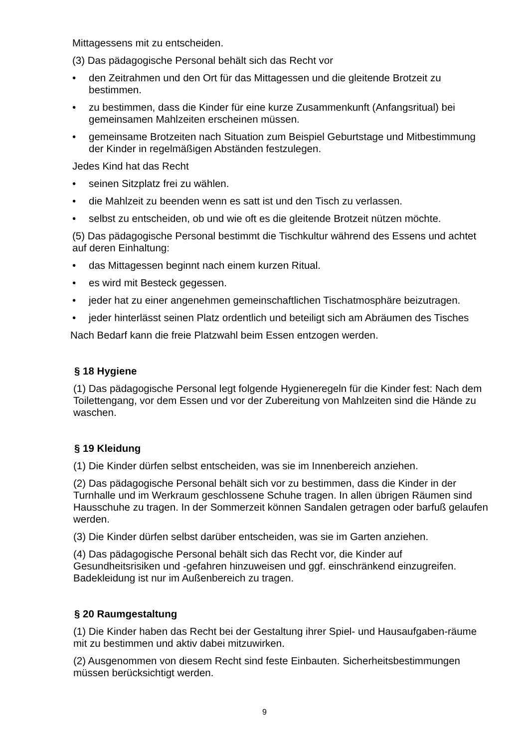Mittagessens mit zu entscheiden.
(3) Das pädagogische Personal behält sich das Recht vor
• den Zeitrahmen und den Ort für das Mittagessen und die gleitende Brotzeit zu bestimmen.
• zu bestimmen, dass die Kinder für eine kurze Zusammenkunft (Anfangsritual) bei gemeinsamen Mahlzeiten erscheinen müssen.
• gemeinsame Brotzeiten nach Situation zum Beispiel Geburtstage und Mitbestimmung der Kinder in regelmäßigen Abständen festzulegen.
Jedes Kind hat das Recht
• seinen Sitzplatz frei zu wählen.
• die Mahlzeit zu beenden wenn es satt ist und den Tisch zu verlassen.
• selbst zu entscheiden, ob und wie oft es die gleitende Brotzeit nützen möchte.
(5) Das pädagogische Personal bestimmt die Tischkultur während des Essens und achtet auf deren Einhaltung:
• das Mittagessen beginnt nach einem kurzen Ritual.
• es wird mit Besteck gegessen.
• jeder hat zu einer angenehmen gemeinschaftlichen Tischatmosphäre beizutragen.
• jeder hinterlässt seinen Platz ordentlich und beteiligt sich am Abräumen des Tisches
Nach Bedarf kann die freie Platzwahl beim Essen entzogen werden.
§ 18 Hygiene
(1) Das pädagogische Personal legt folgende Hygieneregeln für die Kinder fest: Nach dem Toilettengang, vor dem Essen und vor der Zubereitung von Mahlzeiten sind die Hände zu waschen.
§ 19 Kleidung
(1) Die Kinder dürfen selbst entscheiden, was sie im Innenbereich anziehen.
(2) Das pädagogische Personal behält sich vor zu bestimmen, dass die Kinder in der Turnhalle und im Werkraum geschlossene Schuhe tragen. In allen übrigen Räumen sind Hausschuhe zu tragen. In der Sommerzeit können Sandalen getragen oder barfuß gelaufen werden.
(3) Die Kinder dürfen selbst darüber entscheiden, was sie im Garten anziehen.
(4) Das pädagogische Personal behält sich das Recht vor, die Kinder auf Gesundheitsrisiken und -gefahren hinzuweisen und ggf. einschränkend einzugreifen. Badekleidung ist nur im Außenbereich zu tragen.
§ 20 Raumgestaltung
(1) Die Kinder haben das Recht bei der Gestaltung ihrer Spiel- und Hausaufgaben-räume mit zu bestimmen und aktiv dabei mitzuwirken.
(2) Ausgenommen von diesem Recht sind feste Einbauten. Sicherheitsbestimmungen müssen berücksichtigt werden.
9